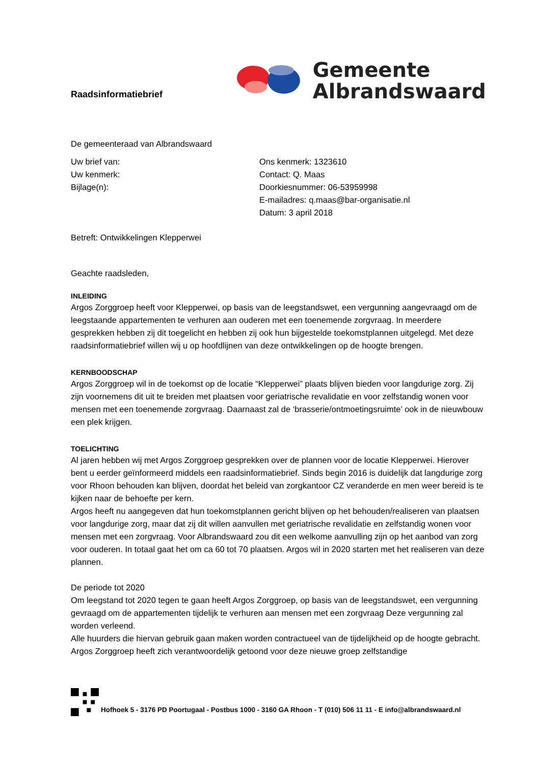Raadsinformatiebrief
Gemeente
Albrandswaard
De gemeenteraad van Albrandswaard
Uw brief van:
Uw kenmerk:
Bijlage(n):
Ons kenmerk: 1323610
Contact: Q. Maas
Doorkiesnummer: 06-53959998
E-mailadres: q.maas@bar-organisatie.nl
Datum: 3 april 2018
Betreft: Ontwikkelingen Klepperwei
Geachte raadsleden,
INLEIDING
Argos Zorggroep heeft voor Klepperwei, op basis van de leegstandswet, een vergunning aangevraagd om de leegstaande appartementen te verhuren aan ouderen met een toenemende zorgvraag. In meerdere gesprekken hebben zij dit toegelicht en hebben zij ook hun bijgestelde toekomstplannen uitgelegd. Met deze raadsinformatiebrief willen wij u op hoofdlijnen van deze ontwikkelingen op de hoogte brengen.
KERNBOODSCHAP
Argos Zorggroep wil in de toekomst op de locatie “Klepperwei” plaats blijven bieden voor langdurige zorg. Zij zijn voornemens dit uit te breiden met plaatsen voor geriatrische revalidatie en voor zelfstandig wonen voor mensen met een toenemende zorgvraag. Daarnaast zal de ‘brasserie/ontmoetingsruimte’ ook in de nieuwbouw een plek krijgen.
TOELICHTING
Al jaren hebben wij met Argos Zorggroep gesprekken over de plannen voor de locatie Klepperwei. Hierover bent u eerder geïnformeerd middels een raadsinformatiebrief. Sinds begin 2016 is duidelijk dat langdurige zorg voor Rhoon behouden kan blijven, doordat het beleid van zorgkantoor CZ veranderde en men weer bereid is te kijken naar de behoefte per kern.
Argos heeft nu aangegeven dat hun toekomstplannen gericht blijven op het behouden/realiseren van plaatsen voor langdurige zorg, maar dat zij dit willen aanvullen met geriatrische revalidatie en zelfstandig wonen voor mensen met een zorgvraag. Voor Albrandswaard zou dit een welkome aanvulling zijn op het aanbod van zorg voor ouderen. In totaal gaat het om ca 60 tot 70 plaatsen. Argos wil in 2020 starten met het realiseren van deze plannen.
De periode tot 2020
Om leegstand tot 2020 tegen te gaan heeft Argos Zorggroep, op basis van de leegstandswet, een vergunning gevraagd om de appartementen tijdelijk te verhuren aan mensen met een zorgvraag Deze vergunning zal worden verleend.
Alle huurders die hiervan gebruik gaan maken worden contractueel van de tijdelijkheid op de hoogte gebracht. Argos Zorggroep heeft zich verantwoordelijk getoond voor deze nieuwe groep zelfstandige
Hofhoek 5 - 3176 PD Poortugaal - Postbus 1000 - 3160 GA Rhoon - T (010) 506 11 11 - E info@albrandswaard.nl